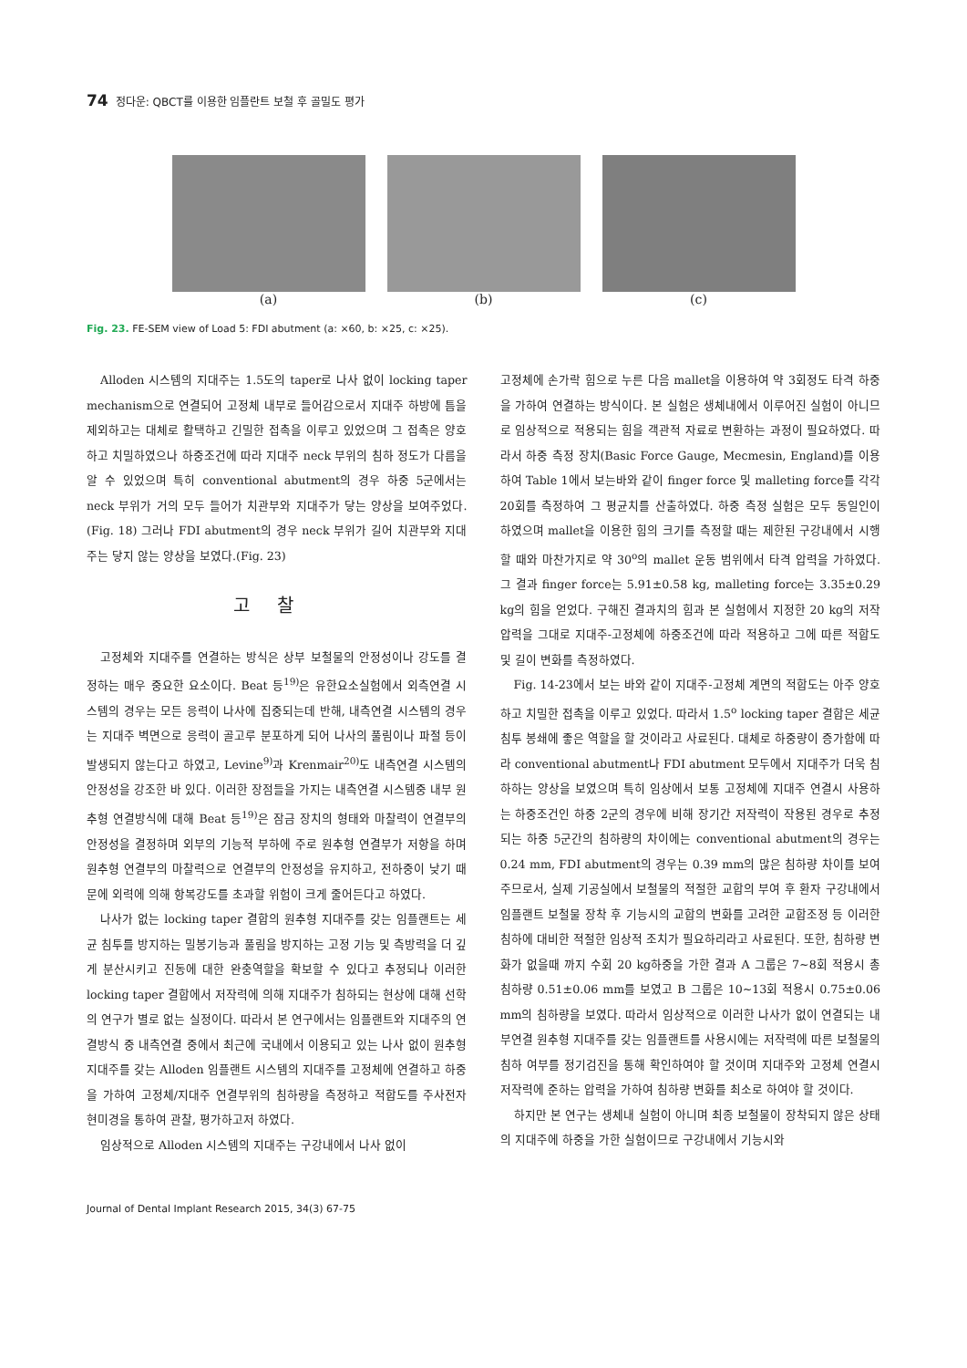74 정다운: QBCT를 이용한 임플란트 보철 후 골밀도 평가
(a) (b) (c)
Fig. 23. FE-SEM view of Load 5: FDI abutment (a: ×60, b: ×25, c: ×25).
Alloden 시스템의 지대주는 1.5도의 taper로 나사 없이 locking taper mechanism으로 연결되어 고정체 내부로 들어감으로서 지대주 하방에 틈을 제외하고는 대체로 활택하고 긴밀한 접촉을 이루고 있었으며 그 접촉은 양호하고 치밀하였으나 하중조건에 따라 지대주 neck 부위의 침하 정도가 다름을 알 수 있었으며 특히 conventional abutment의 경우 하중 5군에서는 neck 부위가 거의 모두 들어가 치관부와 지대주가 닿는 양상을 보여주었다.(Fig. 18) 그러나 FDI abutment의 경우 neck 부위가 길어 치관부와 지대주는 닿지 않는 양상을 보였다.(Fig. 23)
고찰
고정체와 지대주를 연결하는 방식은 상부 보철물의 안정성이나 강도를 결정하는 매우 중요한 요소이다. Beat 등<sup>19)</sup>은 유한요소실험에서 외측연결 시스템의 경우는 모든 응력이 나사에 집중되는데 반해, 내측연결 시스템의 경우는 지대주 벽면으로 응력이 골고루 분포하게 되어 나사의 풀림이나 파절 등이 발생되지 않는다고 하였고, Levine<sup>9)</sup>과 Krenmair<sup>20)</sup>도 내측연결 시스템의 안정성을 강조한 바 있다. 이러한 장점들을 가지는 내측연결 시스템중 내부 원추형 연결방식에 대해 Beat 등<sup>19)</sup>은 잠금 장치의 형태와 마찰력이 연결부의 안정성을 결정하며 외부의 기능적 부하에 주로 원추형 연결부가 저항을 하며 원추형 연결부의 마찰력으로 연결부의 안정성을 유지하고, 전하중이 낮기 때문에 외력에 의해 항복강도를 초과할 위험이 크게 줄어든다고 하였다.
나사가 없는 locking taper 결합의 원추형 지대주를 갖는 임플랜트는 세균 침투를 방지하는 밀봉기능과 풀림을 방지하는 고정 기능 및 측방력을 더 깊게 분산시키고 진동에 대한 완충역할을 확보할 수 있다고 추정되나 이러한 locking taper 결합에서 저작력에 의해 지대주가 침하되는 현상에 대해 선학의 연구가 별로 없는 실정이다. 따라서 본 연구에서는 임플랜트와 지대주의 연결방식 중 내측연결 중에서 최근에 국내에서 이용되고 있는 나사 없이 원추형 지대주를 갖는 Alloden 임플랜트 시스템의 지대주를 고정체에 연결하고 하중을 가하여 고정체/지대주 연결부위의 침하량을 측정하고 적합도를 주사전자 현미경을 통하여 관찰, 평가하고저 하였다.
임상적으로 Alloden 시스템의 지대주는 구강내에서 나사 없이
고정체에 손가락 힘으로 누른 다음 mallet을 이용하여 약 3회정도 타격 하중을 가하여 연결하는 방식이다. 본 실험은 생체내에서 이루어진 실험이 아니므로 임상적으로 적용되는 힘을 객관적 자료로 변환하는 과정이 필요하였다. 따라서 하중 측정 장치(Basic Force Gauge, Mecmesin, England)를 이용하여 Table 1에서 보는바와 같이 finger force 및 malleting force를 각각 20회를 측정하여 그 평균치를 산출하였다. 하중 측정 실험은 모두 동일인이 하였으며 mallet을 이용한 힘의 크기를 측정할 때는 제한된 구강내에서 시행할 때와 마찬가지로 약 30<sup>o</sup>의 mallet 운동 범위에서 타격 압력을 가하였다. 그 결과 finger force는 5.91±0.58 kg, malleting force는 3.35±0.29 kg의 힘을 얻었다. 구해진 결과치의 힘과 본 실험에서 지정한 20 kg의 저작압력을 그대로 지대주-고정체에 하중조건에 따라 적용하고 그에 따른 적합도 및 길이 변화를 측정하였다.
Fig. 14-23에서 보는 바와 같이 지대주-고정체 계면의 적합도는 아주 양호하고 치밀한 접촉을 이루고 있었다. 따라서 1.5<sup>o</sup> locking taper 결합은 세균 침투 봉쇄에 좋은 역할을 할 것이라고 사료된다. 대체로 하중량이 증가함에 따라 conventional abutment나 FDI abutment 모두에서 지대주가 더욱 침하하는 양상을 보였으며 특히 임상에서 보통 고정체에 지대주 연결시 사용하는 하중조건인 하중 2군의 경우에 비해 장기간 저작력이 작용된 경우로 추정되는 하중 5군간의 침하량의 차이에는 conventional abutment의 경우는 0.24 mm, FDI abutment의 경우는 0.39 mm의 많은 침하량 차이를 보여주므로서, 실제 기공실에서 보철물의 적절한 교합의 부여 후 환자 구강내에서 임플랜트 보철물 장착 후 기능시의 교합의 변화를 고려한 교합조정 등 이러한 침하에 대비한 적절한 임상적 조치가 필요하리라고 사료된다. 또한, 침하량 변화가 없을때 까지 수회 20 kg하중을 가한 결과 A 그룹은 7∼8회 적용시 총 침하량 0.51±0.06 mm를 보였고 B 그룹은 10∼13회 적용시 0.75±0.06 mm의 침하량을 보였다. 따라서 임상적으로 이러한 나사가 없이 연결되는 내부연결 원추형 지대주를 갖는 임플랜트를 사용시에는 저작력에 따른 보철물의 침하 여부를 정기검진을 통해 확인하여야 할 것이며 지대주와 고정체 연결시 저작력에 준하는 압력을 가하여 침하량 변화를 최소로 하여야 할 것이다.
하지만 본 연구는 생체내 실험이 아니며 최종 보철물이 장착되지 않은 상태의 지대주에 하중을 가한 실험이므로 구강내에서 기능시와
Journal of Dental Implant Research 2015, 34(3) 67-75